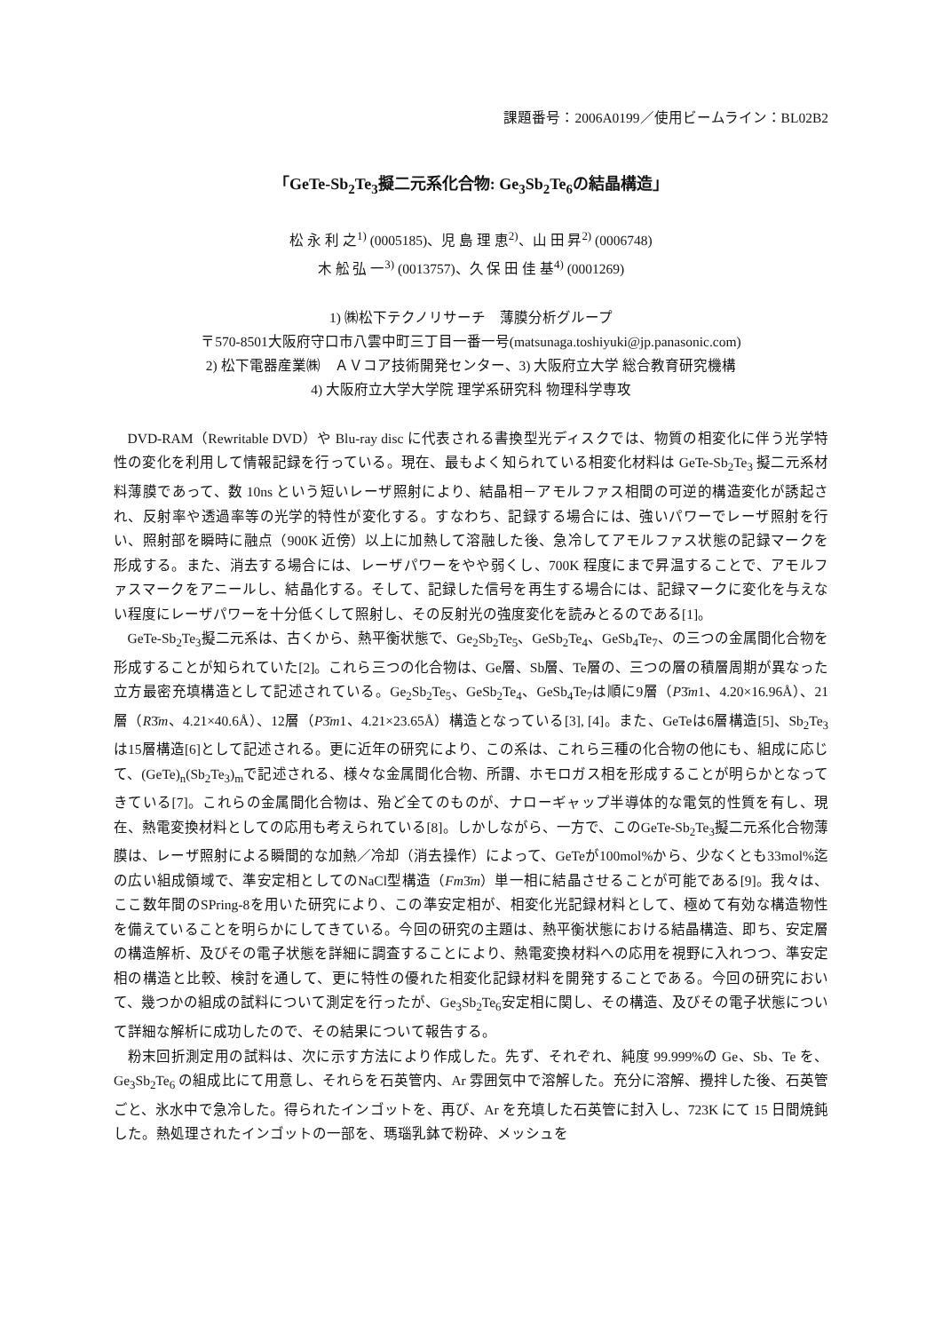課題番号：2006A0199／使用ビームライン：BL02B2
「GeTe-Sb<sub>2</sub>Te<sub>3</sub>擬二元系化合物: Ge<sub>3</sub>Sb<sub>2</sub>Te<sub>6</sub>の結晶構造」
松 永 利 之<sup>1)</sup> (0005185)、児 島 理 恵<sup>2)</sup>、山 田 昇<sup>2)</sup> (0006748)
木 舩 弘 一<sup>3)</sup> (0013757)、久 保 田 佳 基<sup>4)</sup> (0001269)
1) ㈱松下テクノリサーチ　薄膜分析グループ
〒570-8501大阪府守口市八雲中町三丁目一番一号(matsunaga.toshiyuki@jp.panasonic.com)
2) 松下電器産業㈱　ＡＶコア技術開発センター、3) 大阪府立大学 総合教育研究機構
4) 大阪府立大学大学院 理学系研究科 物理科学専攻
DVD-RAM（Rewritable DVD）や Blu-ray disc に代表される書換型光ディスクでは、物質の相変化に伴う光学特性の変化を利用して情報記録を行っている。現在、最もよく知られている相変化材料は GeTe-Sb<sub>2</sub>Te<sub>3</sub> 擬二元系材料薄膜であって、数 10ns という短いレーザ照射により、結晶相－アモルファス相間の可逆的構造変化が誘起され、反射率や透過率等の光学的特性が変化する。すなわち、記録する場合には、強いパワーでレーザ照射を行い、照射部を瞬時に融点（900K 近傍）以上に加熱して溶融した後、急冷してアモルファス状態の記録マークを形成する。また、消去する場合には、レーザパワーをやや弱くし、700K 程度にまで昇温することで、アモルファスマークをアニールし、結晶化する。そして、記録した信号を再生する場合には、記録マークに変化を与えない程度にレーザパワーを十分低くして照射し、その反射光の強度変化を読みとるのである[1]。
GeTe-Sb<sub>2</sub>Te<sub>3</sub>擬二元系は、古くから、熱平衡状態で、Ge<sub>2</sub>Sb<sub>2</sub>Te<sub>5</sub>、GeSb<sub>2</sub>Te<sub>4</sub>、GeSb<sub>4</sub>Te<sub>7</sub>、の三つの金属間化合物を形成することが知られていた[2]。これら三つの化合物は、Ge層、Sb層、Te層の、三つの層の積層周期が異なった立方最密充填構造として記述されている。Ge<sub>2</sub>Sb<sub>2</sub>Te<sub>5</sub>、GeSb<sub>2</sub>Te<sub>4</sub>、GeSb<sub>4</sub>Te<sub>7</sub>は順に9層（P3̄m1、4.20×16.96Å）、21層（R3̄m、4.21×40.6Å）、12層（P3̄m1、4.21×23.65Å）構造となっている[3], [4]。また、GeTeは6層構造[5]、Sb<sub>2</sub>Te<sub>3</sub>は15層構造[6]として記述される。更に近年の研究により、この系は、これら三種の化合物の他にも、組成に応じて、(GeTe)<sub>n</sub>(Sb<sub>2</sub>Te<sub>3</sub>)<sub>m</sub>で記述される、様々な金属間化合物、所謂、ホモロガス相を形成することが明らかとなってきている[7]。これらの金属間化合物は、殆ど全てのものが、ナローギャップ半導体的な電気的性質を有し、現在、熱電変換材料としての応用も考えられている[8]。しかしながら、一方で、このGeTe-Sb<sub>2</sub>Te<sub>3</sub>擬二元系化合物薄膜は、レーザ照射による瞬間的な加熱／冷却（消去操作）によって、GeTeが100mol%から、少なくとも33mol%迄の広い組成領域で、準安定相としてのNaCl型構造（Fm3̄m）単一相に結晶させることが可能である[9]。我々は、ここ数年間のSPring-8を用いた研究により、この準安定相が、相変化光記録材料として、極めて有効な構造物性を備えていることを明らかにしてきている。今回の研究の主題は、熱平衡状態における結晶構造、即ち、安定層の構造解析、及びその電子状態を詳細に調査することにより、熱電変換材料への応用を視野に入れつつ、準安定相の構造と比較、検討を通して、更に特性の優れた相変化記録材料を開発することである。今回の研究において、幾つかの組成の試料について測定を行ったが、Ge<sub>3</sub>Sb<sub>2</sub>Te<sub>6</sub>安定相に関し、その構造、及びその電子状態について詳細な解析に成功したので、その結果について報告する。
粉末回折測定用の試料は、次に示す方法により作成した。先ず、それぞれ、純度 99.999%の Ge、Sb、Te を、Ge<sub>3</sub>Sb<sub>2</sub>Te<sub>6</sub> の組成比にて用意し、それらを石英管内、Ar 雰囲気中で溶解した。充分に溶解、攪拌した後、石英管ごと、氷水中で急冷した。得られたインゴットを、再び、Ar を充填した石英管に封入し、723K にて 15 日間焼鈍した。熱処理されたインゴットの一部を、瑪瑙乳鉢で粉砕、メッシュを